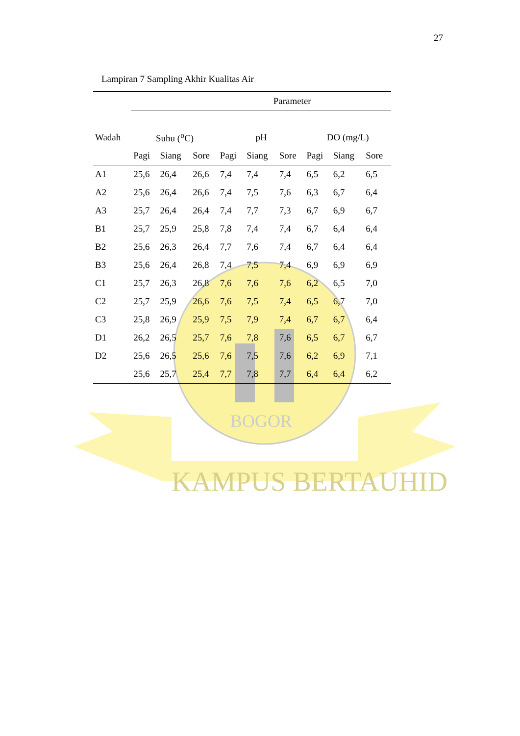KAMPUS BERTAUHID
BOGOR
27
Lampiran 7 Sampling Akhir Kualitas Air
| | Parameter | | | | | | | | |
| --- | --- | --- | --- | --- | --- | --- | --- | --- | --- |
| Wadah | Suhu (<sup>o</sup>C) | | | pH | | | DO (mg/L) | | |
| | Pagi | Siang | Sore | Pagi | Siang | Sore | Pagi | Siang | Sore |
| A1 | 25,6 | 26,4 | 26,6 | 7,4 | 7,4 | 7,4 | 6,5 | 6,2 | 6,5 |
| A2 | 25,6 | 26,4 | 26,6 | 7,4 | 7,5 | 7,6 | 6,3 | 6,7 | 6,4 |
| A3 | 25,7 | 26,4 | 26,4 | 7,4 | 7,7 | 7,3 | 6,7 | 6,9 | 6,7 |
| B1 | 25,7 | 25,9 | 25,8 | 7,8 | 7,4 | 7,4 | 6,7 | 6,4 | 6,4 |
| B2 | 25,6 | 26,3 | 26,4 | 7,7 | 7,6 | 7,4 | 6,7 | 6,4 | 6,4 |
| B3 | 25,6 | 26,4 | 26,8 | 7,4 | 7,5 | 7,4 | 6,9 | 6,9 | 6,9 |
| C1 | 25,7 | 26,3 | 26,8 | 7,6 | 7,6 | 7,6 | 6,2 | 6,5 | 7,0 |
| C2 | 25,7 | 25,9 | 26,6 | 7,6 | 7,5 | 7,4 | 6,5 | 6,7 | 7,0 |
| C3 | 25,8 | 26,9 | 25,9 | 7,5 | 7,9 | 7,4 | 6,7 | 6,7 | 6,4 |
| D1 | 26,2 | 26,5 | 25,7 | 7,6 | 7,8 | 7,6 | 6,5 | 6,7 | 6,7 |
| D2 | 25,6 | 26,5 | 25,6 | 7,6 | 7,5 | 7,6 | 6,2 | 6,9 | 7,1 |
| | 25,6 | 25,7 | 25,4 | 7,7 | 7,8 | 7,7 | 6,4 | 6,4 | 6,2 |